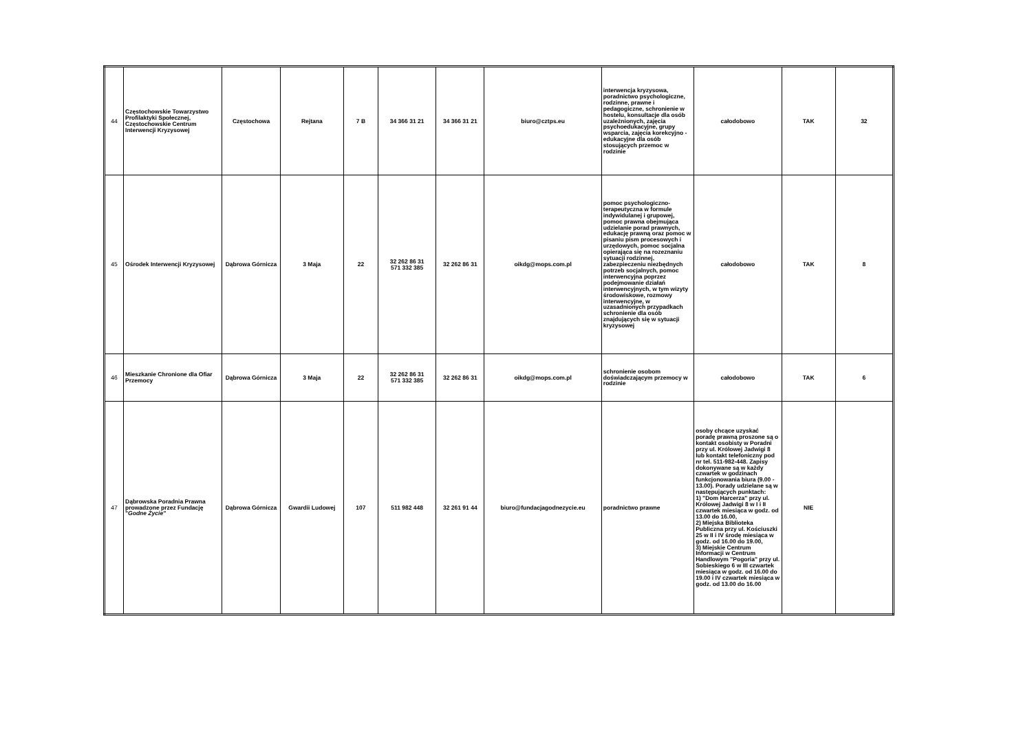| 44 | Częstochowskie Towarzystwo Profilaktyki Społecznej, Częstochowskie Centrum Interwencji Kryzysowej | Częstochowa | Rejtana | 7 B | 34 366 31 21 | 34 366 31 21 | biuro@cztps.eu | interwencja kryzysowa, poradnictwo psychologiczne, rodzinne, prawne i pedagogiczne, schronienie w hostelu, konsultacje dla osób uzależnionych, zajęcia psychoedukacyjne, grupy wsparcia, zajęcia korekcyjno - edukacyjne dla osób stosujących przemoc w rodzinie | całodobowo | TAK | 32 |
| 45 | Ośrodek Interwencji Kryzysowej | Dąbrowa Górnicza | 3 Maja | 22 | 32 262 86 31 571 332 385 | 32 262 86 31 | oikdg@mops.com.pl | pomoc psychologiczno-terapeutyczna w formule indywidulanej i grupowej, pomoc prawna obejmująca udzielanie porad prawnych, edukację prawną oraz pomoc w pisaniu pism procesowych i urzędowych, pomoc socjalna opierająca się na rozeznaniu sytuacji rodzinnej, zabezpieczeniu niezbędnych potrzeb socjalnych, pomoc interwencyjna poprzez podejmowanie działań interwencyjnych, w tym wizyty środowiskowe, rozmowy interwencyjne, w uzasadnionych przypadkach schronienie dla osób znajdujących się w sytuacji kryzysowej | całodobowo | TAK | 8 |
| 46 | Mieszkanie Chronione dla Ofiar Przemocy | Dąbrowa Górnicza | 3 Maja | 22 | 32 262 86 31 571 332 385 | 32 262 86 31 | oikdg@mops.com.pl | schronienie osobom doświadczającym przemocy w rodzinie | całodobowo | TAK | 6 |
| 47 | Dąbrowska Poradnia Prawna prowadzone przez Fundację " Godne Życie" | Dąbrowa Górnicza | Gwardii Ludowej | 107 | 511 982 448 | 32 261 91 44 | biuro@fundacjagodnezycie.eu | poradnictwo prawne | osoby chcące uzyskać poradę prawną proszone są o kontakt osobisty w Poradni przy ul. Królowej Jadwigi 8 lub kontakt telefoniczny pod nr tel. 511-982-448. Zapisy dokonywane są w każdy czwartek w godzinach funkcjonowania biura (9.00 - 13.00). Porady udzielane są w następujących punktach: 1) "Dom Harcerza" przy ul. Królowej Jadwigi 8 w I i II czwartek miesiąca w godz. od 13.00 do 16.00, 2) Miejska Biblioteka Publiczna przy ul. Kościuszki 25 w II i IV środę miesiąca w godz. od 16.00 do 19.00, 3) Miejskie Centrum Informacji w Centrum Handlowym "Pogoria" przy ul. Sobieskiego 6 w III czwartek miesiąca w godz. od 16.00 do 19.00 i IV czwartek miesiąca w godz. od 13.00 do 16.00 | NIE | |